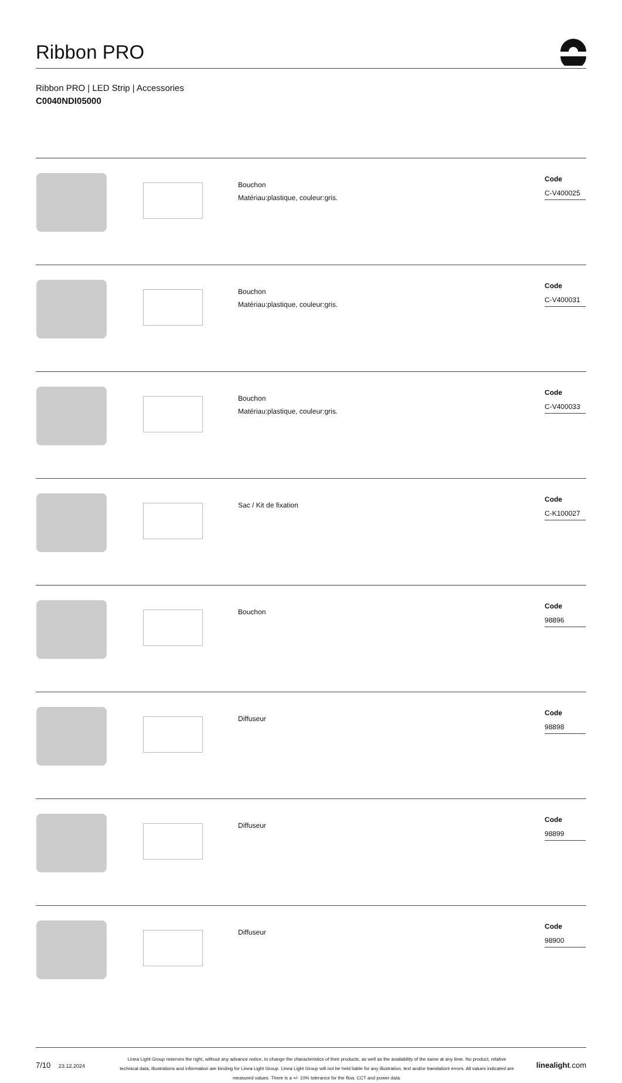Ribbon PRO
Ribbon PRO | LED Strip | Accessories
C0040NDI05000
| | | Bouchon Matériau:plastique, couleur:gris. | Code C-V400025 |
| | | Bouchon Matériau:plastique, couleur:gris. | Code C-V400031 |
| | | Bouchon Matériau:plastique, couleur:gris. | Code C-V400033 |
| | | Sac / Kit de fixation | Code C-K100027 |
| | | Bouchon | Code 98896 |
| | | Diffuseur | Code 98898 |
| | | Diffuseur | Code 98899 |
| | | Diffuseur | Code 98900 |
7/10 23.12.2024
Linea Light Group reserves the right, without any advance notice, to change the characteristics of their products, as well as the availability of the same at any time. No product, relative technical data, illustrations and information are binding for Linea Light Group. Linea Light Group will not be held liable for any illustration, text and/or translation\ errors. All values indicated are measured values. There is a +/- 10% tolerance for the flow, CCT and power data.
linealight.com